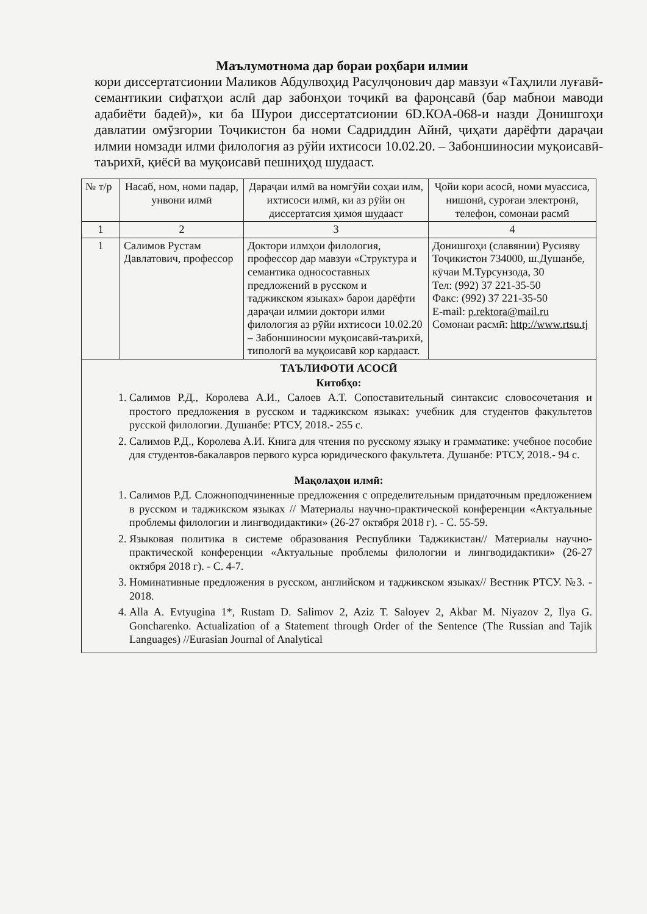Маълумотнома дар бораи роҳбари илмии
кори диссертатсионии Маликов Абдулвоҳид Расулҷонович дар мавзуи «Таҳлили луғавӣ-семантикии сифатҳои аслӣ дар забонҳои тоҷикӣ ва фароңсавӣ (бар мабнои маводи адабиёти бадеӣ)», ки ба Шурои диссертатсионии 6D.КОА-068-и назди Донишгоҳи давлатии омӯзгории Тоҷикистон ба номи Садриддин Айнӣ, ҷиҳати дарёфти дараҷаи илмии номзади илми филология аз рӯйи ихтисоси 10.02.20. – Забоншиносии муқоисавӣ-таърихӣ, қиёсӣ ва муқоисавӣ пешниҳод шудааст.
| № т/р | Насаб, ном, номи падар, унвони илмӣ | Дараҷаи илмӣ ва номгӯйи соҳаи илм, ихтисоси илмӣ, ки аз рӯйи он диссертатсия ҳимоя шудааст | Ҷойи кори асосӣ, номи муассиса, нишонӣ, суроғаи электронӣ, телефон, сомонаи расмӣ |
| --- | --- | --- | --- |
| 1 | 2 | 3 | 4 |
| 1 | Салимов Рустам Давлатович, профессор | Доктори илмҳои филология, профессор дар мавзуи «Структура и семантика односоставных предложений в русском и таджикском языках» барои дарёфти дараҷаи илмии доктори илми филология аз рӯйи ихтисоси 10.02.20 – Забоншиносии муқоисавӣ-таърихӣ, типологӣ ва муқоисавӣ кор кардааст. | Донишгоҳи (славянии) Русияву Тоҷикистон 734000, ш.Душанбе, кӯчаи М.Турсунзода, 30 Тел: (992) 37 221-35-50 Факс: (992) 37 221-35-50 E-mail: p.rektora@mail.ru Сомонаи расмӣ: http://www.rtsu.tj |
| ТАЪЛИФОТИ АСОСӢ Китобҳо: 1. Салимов Р.Д., Королева А.И., Салоев А.Т. Сопоставительный синтаксис словосочетания и простого предложения в русском и таджикском языках: учебник для студентов факультетов русской филологии. Душанбе: РТСУ, 2018.- 255 с. 2. Салимов Р.Д., Королева А.И. Книга для чтения по русскому языку и грамматике: учебное пособие для студентов-бакалавров первого курса юридического факультета. Душанбе: РТСУ, 2018.- 94 с. Мақолаҳои илмӣ: 1. Салимов Р.Д. Сложноподчиненные предложения с определительным придаточным предложением в русском и таджикском языках // Материалы научно-практической конференции «Актуальные проблемы филологии и лингводидактики» (26-27 октября 2018 г). - С. 55-59. 2. Языковая политика в системе образования Республики Таджикистан// Материалы научно-практической конференции «Актуальные проблемы филологии и лингводидактики» (26-27 октября 2018 г). - С. 4-7. 3. Номинативные предложения в русском, английском и таджикском языках// Вестник РТСУ. №3. - 2018. 4. Alla A. Evtyugina 1*, Rustam D. Salimov 2, Aziz T. Saloyev 2, Akbar M. Niyazov 2, Ilya G. Goncharenko. Actualization of a Statement through Order of the Sentence (The Russian and Tajik Languages) //Eurasian Journal of Analytical | | | |